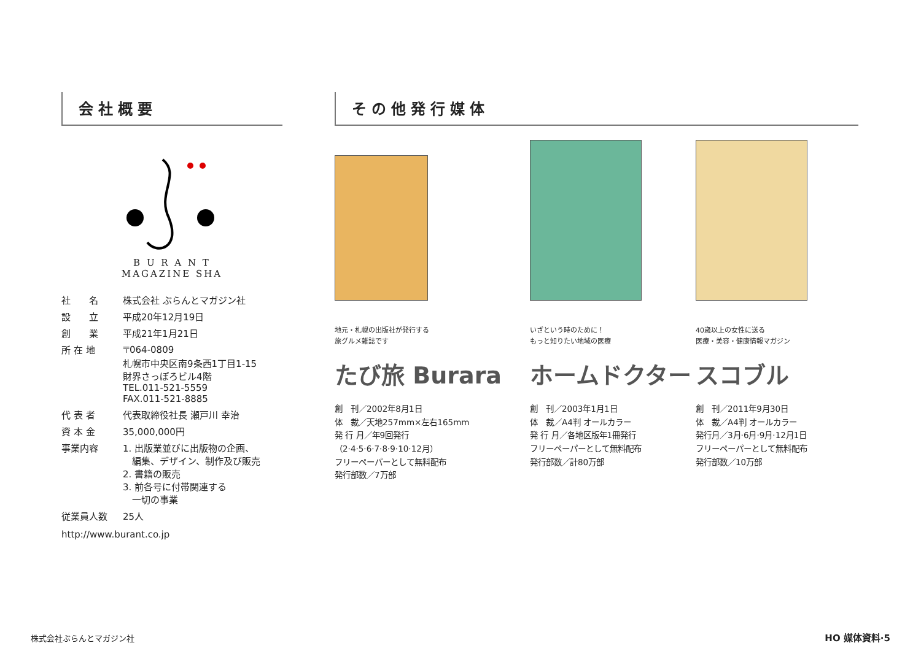会社概要
B U R A N T
MAGAZINE SHA
| 社 名 | 株式会社 ぶらんとマガジン社 |
| 設 立 | 平成20年12月19日 |
| 創 業 | 平成21年1月21日 |
| 所 在 地 | 〒064-0809 札幌市中央区南9条西1丁目1-15 財界さっぽろビル4階 TEL.011-521-5559 FAX.011-521-8885 |
| 代 表 者 | 代表取締役社長 瀬戸川 幸治 |
| 資 本 金 | 35,000,000円 |
| 事業内容 | 1. 出版業並びに出版物の企画、 編集、デザイン、制作及び販売 2. 書籍の販売 3. 前各号に付帯関連する 一切の事業 |
| 従業員人数 | 25人 |
http://www.burant.co.jp
その他発行媒体
地元・札幌の出版社が発行する
旅グルメ雑誌です
たび旅 Burara
創　刊／2002年8月1日
体　裁／天地257mm×左右165mm
発 行 月／年9回発行
（2·4·5·6·7·8·9·10·12月）
フリーペーパーとして無料配布
発行部数／7万部
いざという時のために！
もっと知りたい地域の医療
ホームドクター
創　刊／2003年1月1日
体　裁／A4判 オールカラー
発 行 月／各地区版年1冊発行
フリーペーパーとして無料配布
発行部数／計80万部
40歳以上の女性に送る
医療・美容・健康情報マガジン
スコブル
創　刊／2011年9月30日
体　裁／A4判 オールカラー
発行月／3月·6月·9月·12月1日
フリーペーパーとして無料配布
発行部数／10万部
株式会社ぶらんとマガジン社 HO 媒体資料·5